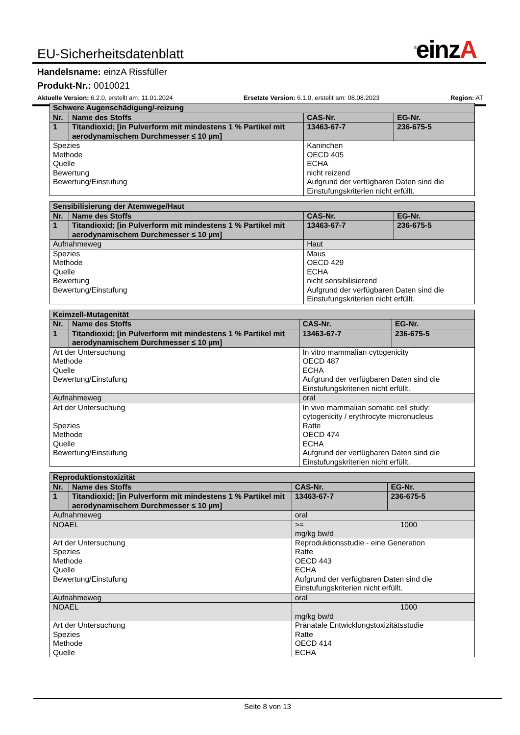EU-Sicherheitsdatenblatt<sup>®</sup>einzA
Handelsname: einzA Rissfüller
Produkt-Nr.: 0010021
Aktuelle Version: 6.2.0, erstellt am: 11.01.2024 Ersetzte Version: 6.1.0, erstellt am: 08.08.2023 Region: AT
| Schwere Augenschädigung/-reizung | | | | |
| --- | --- | --- | --- | --- |
| Nr. | Name des Stoffs | | CAS-Nr. | EG-Nr. |
| 1 | Titandioxid; [in Pulverform mit mindestens 1 % Partikel mit aerodynamischem Durchmesser ≤ 10 µm] | | 13463-67-7 | 236-675-5 |
| Spezies Methode Quelle Bewertung Bewertung/Einstufung | | Kaninchen OECD 405 ECHA nicht reizend Aufgrund der verfügbaren Daten sind die Einstufungskriterien nicht erfüllt. | | |
| Sensibilisierung der Atemwege/Haut | | | | |
| --- | --- | --- | --- | --- |
| Nr. | Name des Stoffs | | CAS-Nr. | EG-Nr. |
| 1 | Titandioxid; [in Pulverform mit mindestens 1 % Partikel mit aerodynamischem Durchmesser ≤ 10 µm] | | 13463-67-7 | 236-675-5 |
| Aufnahmeweg | | Haut | | |
| Spezies Methode Quelle Bewertung Bewertung/Einstufung | | Maus OECD 429 ECHA nicht sensibilisierend Aufgrund der verfügbaren Daten sind die Einstufungskriterien nicht erfüllt. | | |
| Keimzell-Mutagenität | | | | |
| --- | --- | --- | --- | --- |
| Nr. | Name des Stoffs | | CAS-Nr. | EG-Nr. |
| 1 | Titandioxid; [in Pulverform mit mindestens 1 % Partikel mit aerodynamischem Durchmesser ≤ 10 µm] | | 13463-67-7 | 236-675-5 |
| Art der Untersuchung Methode Quelle Bewertung/Einstufung | | In vitro mammalian cytogenicity OECD 487 ECHA Aufgrund der verfügbaren Daten sind die Einstufungskriterien nicht erfüllt. | | |
| Aufnahmeweg | | oral | | |
| Art der Untersuchung Spezies Methode Quelle Bewertung/Einstufung | | In vivo mammalian somatic cell study: cytogenicity / erythrocyte micronucleus Ratte OECD 474 ECHA Aufgrund der verfügbaren Daten sind die Einstufungskriterien nicht erfüllt. | | |
| Reproduktionstoxizität | | | | |
| --- | --- | --- | --- | --- |
| Nr. | Name des Stoffs | | CAS-Nr. | EG-Nr. |
| 1 | Titandioxid; [in Pulverform mit mindestens 1 % Partikel mit aerodynamischem Durchmesser ≤ 10 µm] | | 13463-67-7 | 236-675-5 |
| Aufnahmeweg | | oral | | |
| NOAEL | | >= 1000 mg/kg bw/d | | |
| Art der Untersuchung Spezies Methode Quelle Bewertung/Einstufung | | Reproduktionsstudie - eine Generation Ratte OECD 443 ECHA Aufgrund der verfügbaren Daten sind die Einstufungskriterien nicht erfüllt. | | |
| Aufnahmeweg | | oral | | |
| NOAEL | | 1000 mg/kg bw/d | | |
| Art der Untersuchung Spezies Methode Quelle | | Pränatale Entwicklungstoxizitätsstudie Ratte OECD 414 ECHA | | |
Seite 8 von 13